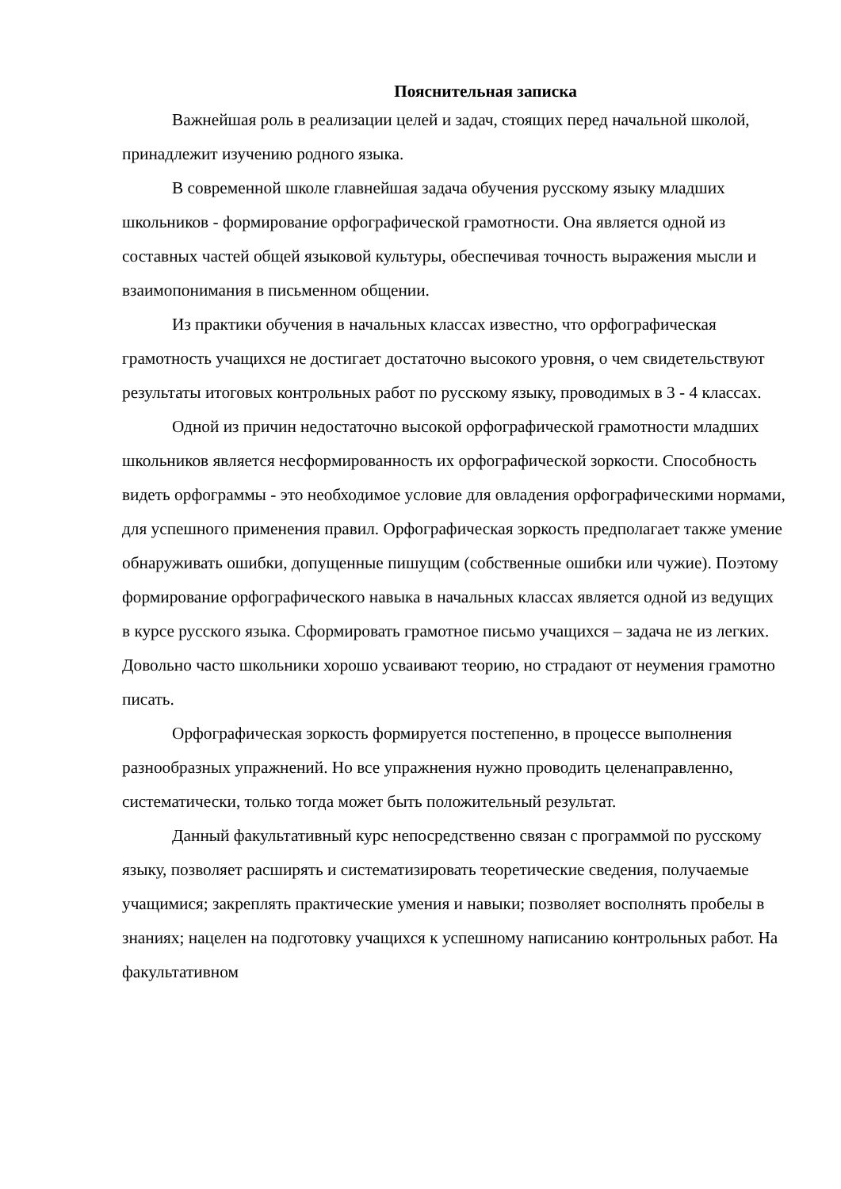Пояснительная записка
Важнейшая роль в реализации целей и задач, стоящих перед начальной школой, принадлежит изучению родного языка.
В современной школе главнейшая задача обучения русскому языку младших школьников - формирование орфографической грамотности. Она является одной из составных частей общей языковой культуры, обеспечивая точность выражения мысли и взаимопонимания в письменном общении.
Из практики обучения в начальных классах известно, что орфографическая грамотность учащихся не достигает достаточно высокого уровня, о чем свидетельствуют результаты итоговых контрольных работ по русскому языку, проводимых в 3 - 4 классах.
Одной из причин недостаточно высокой орфографической грамотности младших школьников является несформированность их орфографической зоркости. Способность видеть орфограммы - это необходимое условие для овладения орфографическими нормами, для успешного применения правил. Орфографическая зоркость предполагает также умение обнаруживать ошибки, допущенные пишущим (собственные ошибки или чужие). Поэтому формирование орфографического навыка в начальных классах является одной из ведущих в курсе русского языка. Сформировать грамотное письмо учащихся – задача не из легких. Довольно часто школьники хорошо усваивают теорию, но страдают от неумения грамотно писать.
Орфографическая зоркость формируется постепенно, в процессе выполнения разнообразных упражнений. Но все упражнения нужно проводить целенаправленно, систематически, только тогда может быть положительный результат.
Данный факультативный курс непосредственно связан с программой по русскому языку, позволяет расширять и систематизировать теоретические сведения, получаемые учащимися; закреплять практические умения и навыки; позволяет восполнять пробелы в знаниях; нацелен на подготовку учащихся к успешному написанию контрольных работ. На факультативном